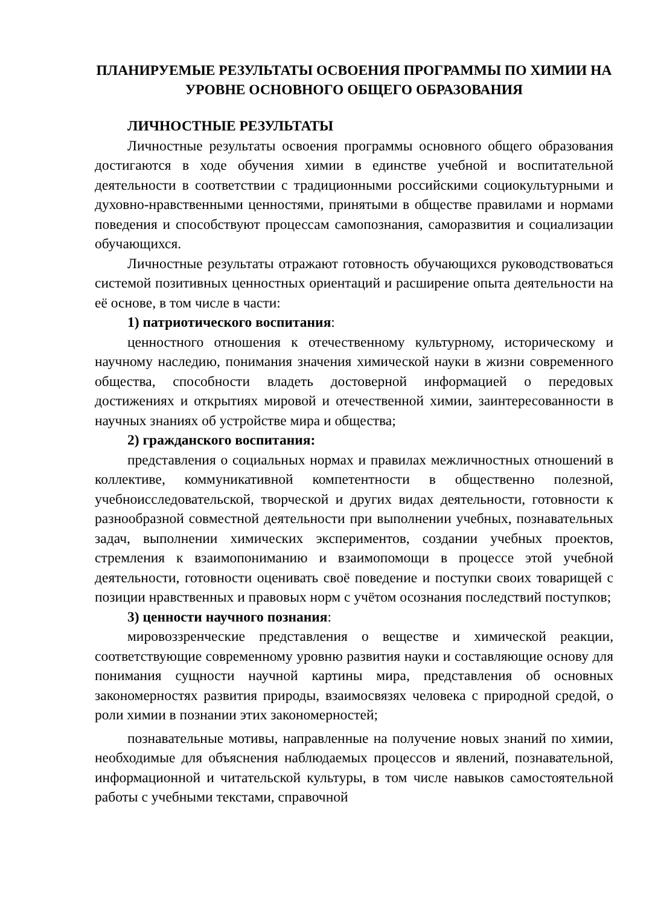ПЛАНИРУЕМЫЕ РЕЗУЛЬТАТЫ ОСВОЕНИЯ ПРОГРАММЫ ПО ХИМИИ НА УРОВНЕ ОСНОВНОГО ОБЩЕГО ОБРАЗОВАНИЯ
ЛИЧНОСТНЫЕ РЕЗУЛЬТАТЫ
Личностные результаты освоения программы основного общего образования достигаются в ходе обучения химии в единстве учебной и воспитательной деятельности в соответствии с традиционными российскими социокультурными и духовно-нравственными ценностями, принятыми в обществе правилами и нормами поведения и способствуют процессам самопознания, саморазвития и социализации обучающихся.
Личностные результаты отражают готовность обучающихся руководствоваться системой позитивных ценностных ориентаций и расширение опыта деятельности на её основе, в том числе в части:
1) патриотического воспитания:
ценностного отношения к отечественному культурному, историческому и научному наследию, понимания значения химической науки в жизни современного общества, способности владеть достоверной информацией о передовых достижениях и открытиях мировой и отечественной химии, заинтересованности в научных знаниях об устройстве мира и общества;
2) гражданского воспитания:
представления о социальных нормах и правилах межличностных отношений в коллективе, коммуникативной компетентности в общественно полезной, учебноисследовательской, творческой и других видах деятельности, готовности к разнообразной совместной деятельности при выполнении учебных, познавательных задач, выполнении химических экспериментов, создании учебных проектов, стремления к взаимопониманию и взаимопомощи в процессе этой учебной деятельности, готовности оценивать своё поведение и поступки своих товарищей с позиции нравственных и правовых норм с учётом осознания последствий поступков;
3) ценности научного познания:
мировоззренческие представления о веществе и химической реакции, соответствующие современному уровню развития науки и составляющие основу для понимания сущности научной картины мира, представления об основных закономерностях развития природы, взаимосвязях человека с природной средой, о роли химии в познании этих закономерностей;
познавательные мотивы, направленные на получение новых знаний по химии, необходимые для объяснения наблюдаемых процессов и явлений, познавательной, информационной и читательской культуры, в том числе навыков самостоятельной работы с учебными текстами, справочной